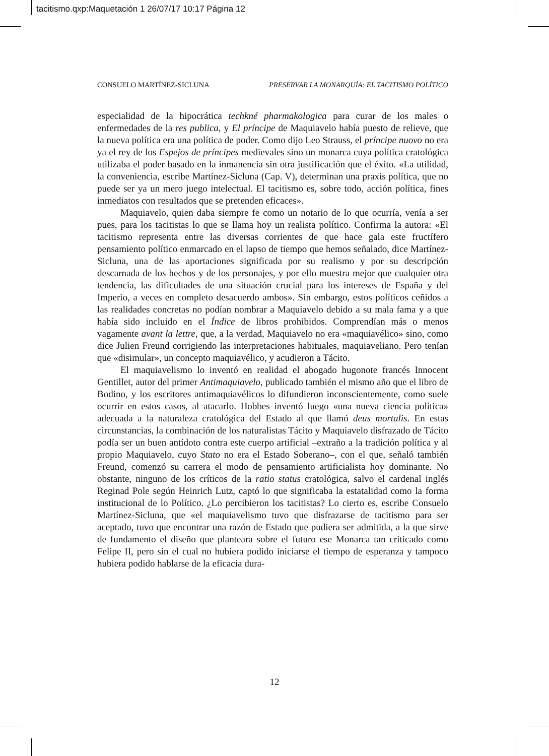tacitismo.qxp:Maquetación 1 26/07/17 10:17 Página 12
CONSUELO MARTÍNEZ-SICLUNA PRESERVAR LA MONARQUÍA: EL TACITISMO POLÍTICO
especialidad de la hipocrática techkné pharmakologica para curar de los males o enfermedades de la res publica, y El príncipe de Maquiavelo había puesto de relieve, que la nueva política era una política de poder. Como dijo Leo Strauss, el príncipe nuovo no era ya el rey de los Espejos de príncipes medievales sino un monarca cuya política cratológica utilizaba el poder basado en la inmanencia sin otra justificación que el éxito. «La utilidad, la conveniencia, escribe Martínez-Sicluna (Cap. V), determinan una praxis política, que no puede ser ya un mero juego intelectual. El tacitismo es, sobre todo, acción política, fines inmediatos con resultados que se pretenden eficaces».
Maquiavelo, quien daba siempre fe como un notario de lo que ocurría, venía a ser pues, para los tacitistas lo que se llama hoy un realista político. Confirma la autora: «El tacitismo representa entre las diversas corrientes de que hace gala este fructífero pensamiento político enmarcado en el lapso de tiempo que hemos señalado, dice Martínez-Sicluna, una de las aportaciones significada por su realismo y por su descripción descarnada de los hechos y de los personajes, y por ello muestra mejor que cualquier otra tendencia, las dificultades de una situación crucial para los intereses de España y del Imperio, a veces en completo desacuerdo ambos». Sin embargo, estos políticos ceñidos a las realidades concretas no podían nombrar a Maquiavelo debido a su mala fama y a que había sido incluido en el Índice de libros prohibidos. Comprendían más o menos vagamente avant la lettre, que, a la verdad, Maquiavelo no era «maquiavélico» sino, como dice Julien Freund corrigiendo las interpretaciones habituales, maquiaveliano. Pero tenían que «disimular», un concepto maquiavélico, y acudieron a Tácito.
El maquiavelismo lo inventó en realidad el abogado hugonote francés Innocent Gentillet, autor del primer Antimaquiavelo, publicado también el mismo año que el libro de Bodino, y los escritores antimaquiavélicos lo difundieron inconscientemente, como suele ocurrir en estos casos, al atacarlo. Hobbes inventó luego «una nueva ciencia política» adecuada a la naturaleza cratológica del Estado al que llamó deus mortalis. En estas circunstancias, la combinación de los naturalistas Tácito y Maquiavelo disfrazado de Tácito podía ser un buen antídoto contra este cuerpo artificial –extraño a la tradición política y al propio Maquiavelo, cuyo Stato no era el Estado Soberano–, con el que, señaló también Freund, comenzó su carrera el modo de pensamiento artificialista hoy dominante. No obstante, ninguno de los críticos de la ratio status cratológica, salvo el cardenal inglés Reginad Pole según Heinrich Lutz, captó lo que significaba la estatalidad como la forma institucional de lo Político. ¿Lo percibieron los tacitistas? Lo cierto es, escribe Consuelo Martínez-Sicluna, que «el maquiavelismo tuvo que disfrazarse de tacitismo para ser aceptado, tuvo que encontrar una razón de Estado que pudiera ser admitida, a la que sirve de fundamento el diseño que planteara sobre el futuro ese Monarca tan criticado como Felipe II, pero sin el cual no hubiera podido iniciarse el tiempo de esperanza y tampoco hubiera podido hablarse de la eficacia dura-
12